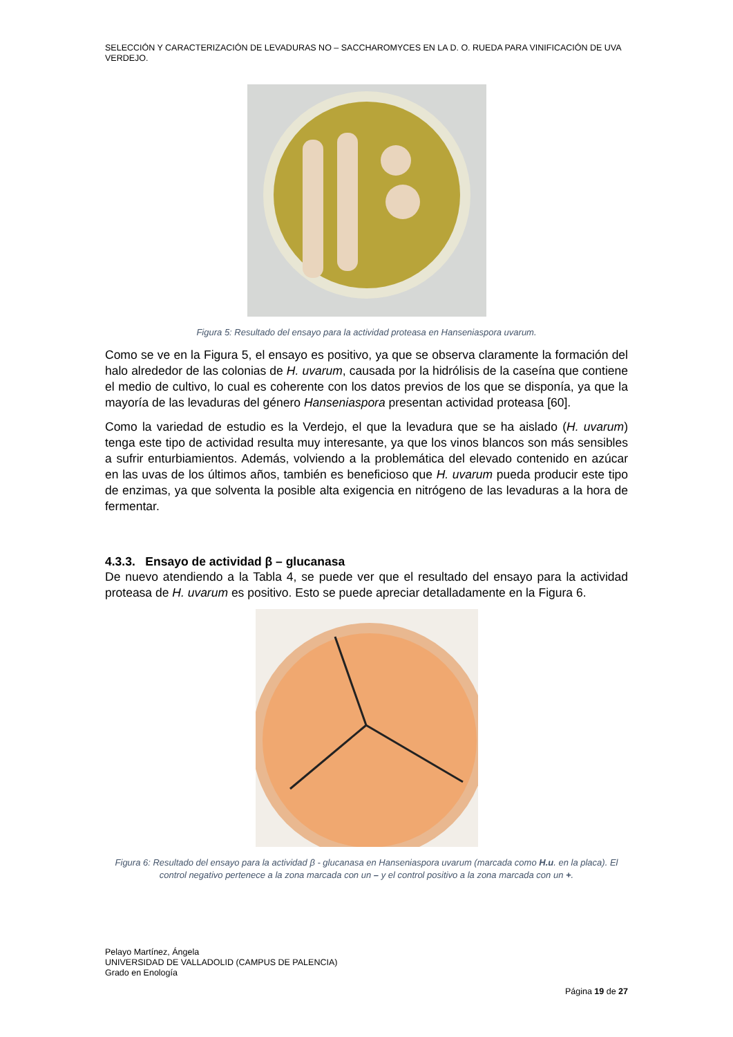SELECCIÓN Y CARACTERIZACIÓN DE LEVADURAS NO – SACCHAROMYCES EN LA D. O. RUEDA PARA VINIFICACIÓN DE UVA VERDEJO.
Figura 5: Resultado del ensayo para la actividad proteasa en Hanseniaspora uvarum.
Como se ve en la Figura 5, el ensayo es positivo, ya que se observa claramente la formación del halo alrededor de las colonias de H. uvarum, causada por la hidrólisis de la caseína que contiene el medio de cultivo, lo cual es coherente con los datos previos de los que se disponía, ya que la mayoría de las levaduras del género Hanseniaspora presentan actividad proteasa [60].
Como la variedad de estudio es la Verdejo, el que la levadura que se ha aislado (H. uvarum) tenga este tipo de actividad resulta muy interesante, ya que los vinos blancos son más sensibles a sufrir enturbiamientos. Además, volviendo a la problemática del elevado contenido en azúcar en las uvas de los últimos años, también es beneficioso que H. uvarum pueda producir este tipo de enzimas, ya que solventa la posible alta exigencia en nitrógeno de las levaduras a la hora de fermentar.
4.3.3. Ensayo de actividad β – glucanasa
De nuevo atendiendo a la Tabla 4, se puede ver que el resultado del ensayo para la actividad proteasa de H. uvarum es positivo. Esto se puede apreciar detalladamente en la Figura 6.
Figura 6: Resultado del ensayo para la actividad β - glucanasa en Hanseniaspora uvarum (marcada como H.u. en la placa). El control negativo pertenece a la zona marcada con un – y el control positivo a la zona marcada con un +.
Pelayo Martínez, Ángela
UNIVERSIDAD DE VALLADOLID (CAMPUS DE PALENCIA)
Grado en Enología
Página 19 de 27